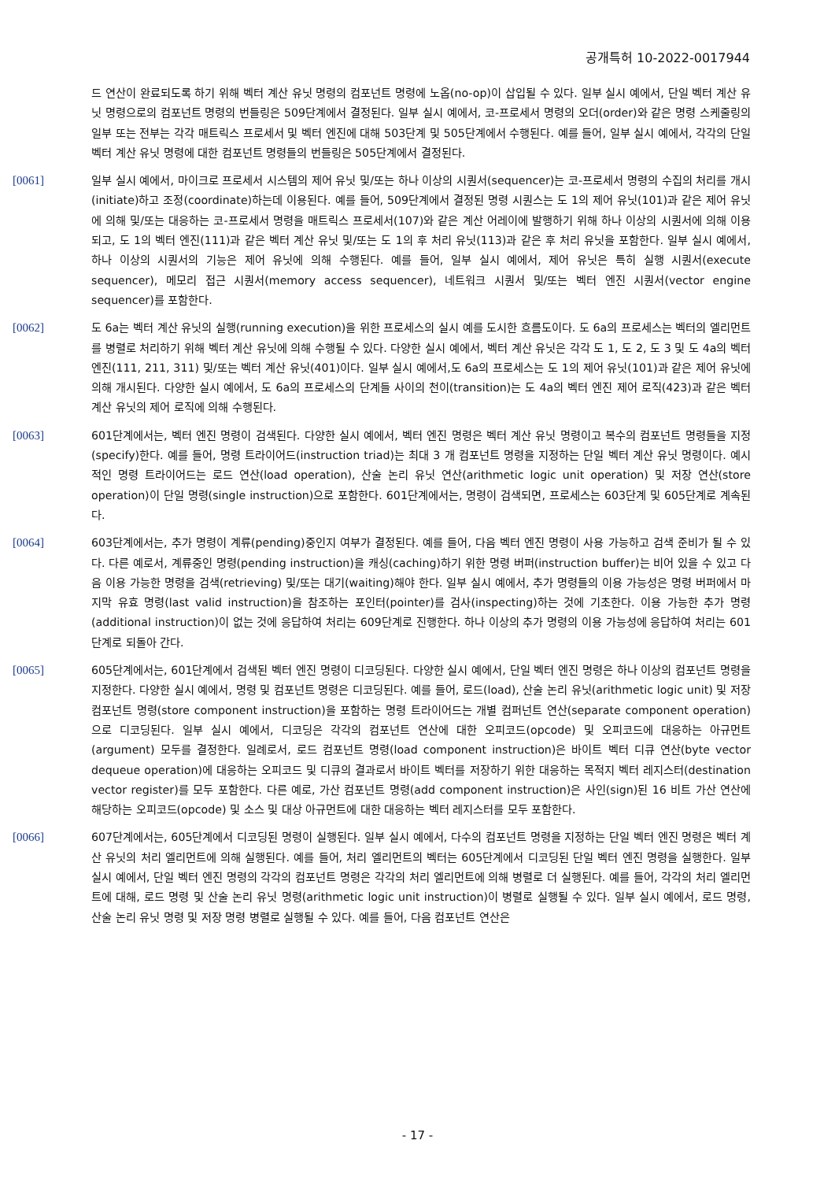공개특허 10-2022-0017944
드 연산이 완료되도록 하기 위해 벡터 계산 유닛 명령의 컴포넌트 명령에 노옵(no-op)이 삽입될 수 있다. 일부 실시 예에서, 단일 벡터 계산 유닛 명령으로의 컴포넌트 명령의 번들링은 509단계에서 결정된다. 일부 실시 예에서, 코-프로세서 명령의 오더(order)와 같은 명령 스케줄링의 일부 또는 전부는 각각 매트릭스 프로세서 및 벡터 엔진에 대해 503단계 및 505단계에서 수행된다. 예를 들어, 일부 실시 예에서, 각각의 단일 벡터 계산 유닛 명령에 대한 컴포넌트 명령들의 번들링은 505단계에서 결정된다.
[0061] 일부 실시 예에서, 마이크로 프로세서 시스템의 제어 유닛 및/또는 하나 이상의 시퀀서(sequencer)는 코-프로세서 명령의 수집의 처리를 개시(initiate)하고 조정(coordinate)하는데 이용된다. 예를 들어, 509단계에서 결정된 명령 시퀀스는 도 1의 제어 유닛(101)과 같은 제어 유닛에 의해 및/또는 대응하는 코-프로세서 명령을 매트릭스 프로세서(107)와 같은 계산 어레이에 발행하기 위해 하나 이상의 시퀀서에 의해 이용되고, 도 1의 벡터 엔진(111)과 같은 벡터 계산 유닛 및/또는 도 1의 후 처리 유닛(113)과 같은 후 처리 유닛을 포함한다. 일부 실시 예에서, 하나 이상의 시퀀서의 기능은 제어 유닛에 의해 수행된다. 예를 들어, 일부 실시 예에서, 제어 유닛은 특히 실행 시퀀서(execute sequencer), 메모리 접근 시퀀서(memory access sequencer), 네트워크 시퀀서 및/또는 벡터 엔진 시퀀서(vector engine sequencer)를 포함한다.
[0062] 도 6a는 벡터 계산 유닛의 실행(running execution)을 위한 프로세스의 실시 예를 도시한 흐름도이다. 도 6a의 프로세스는 벡터의 엘리먼트를 병렬로 처리하기 위해 벡터 계산 유닛에 의해 수행될 수 있다. 다양한 실시 예에서, 벡터 계산 유닛은 각각 도 1, 도 2, 도 3 및 도 4a의 벡터 엔진(111, 211, 311) 및/또는 벡터 계산 유닛(401)이다. 일부 실시 예에서,도 6a의 프로세스는 도 1의 제어 유닛(101)과 같은 제어 유닛에 의해 개시된다. 다양한 실시 예에서, 도 6a의 프로세스의 단계들 사이의 천이(transition)는 도 4a의 벡터 엔진 제어 로직(423)과 같은 벡터 계산 유닛의 제어 로직에 의해 수행된다.
[0063] 601단계에서는, 벡터 엔진 명령이 검색된다. 다양한 실시 예에서, 벡터 엔진 명령은 벡터 계산 유닛 명령이고 복수의 컴포넌트 명령들을 지정(specify)한다. 예를 들어, 명령 트라이어드(instruction triad)는 최대 3 개 컴포넌트 명령을 지정하는 단일 벡터 계산 유닛 명령이다. 예시적인 명령 트라이어드는 로드 연산(load operation), 산술 논리 유닛 연산(arithmetic logic unit operation) 및 저장 연산(store operation)이 단일 명령(single instruction)으로 포함한다. 601단계에서는, 명령이 검색되면, 프로세스는 603단계 및 605단계로 계속된다.
[0064] 603단계에서는, 추가 명령이 계류(pending)중인지 여부가 결정된다. 예를 들어, 다음 벡터 엔진 명령이 사용 가능하고 검색 준비가 될 수 있다. 다른 예로서, 계류중인 명령(pending instruction)을 캐싱(caching)하기 위한 명령 버퍼(instruction buffer)는 비어 있을 수 있고 다음 이용 가능한 명령을 검색(retrieving) 및/또는 대기(waiting)해야 한다. 일부 실시 예에서, 추가 명령들의 이용 가능성은 명령 버퍼에서 마지막 유효 명령(last valid instruction)을 참조하는 포인터(pointer)를 검사(inspecting)하는 것에 기초한다. 이용 가능한 추가 명령(additional instruction)이 없는 것에 응답하여 처리는 609단계로 진행한다. 하나 이상의 추가 명령의 이용 가능성에 응답하여 처리는 601단계로 되돌아 간다.
[0065] 605단계에서는, 601단계에서 검색된 벡터 엔진 명령이 디코딩된다. 다양한 실시 예에서, 단일 벡터 엔진 명령은 하나 이상의 컴포넌트 명령을 지정한다. 다양한 실시 예에서, 명령 및 컴포넌트 명령은 디코딩된다. 예를 들어, 로드(load), 산술 논리 유닛(arithmetic logic unit) 및 저장 컴포넌트 명령(store component instruction)을 포함하는 명령 트라이어드는 개별 컴퍼넌트 연산(separate component operation)으로 디코딩된다. 일부 실시 예에서, 디코딩은 각각의 컴포넌트 연산에 대한 오피코드(opcode) 및 오피코드에 대응하는 아규먼트(argument) 모두를 결정한다. 일례로서, 로드 컴포넌트 명령(load component instruction)은 바이트 벡터 디큐 연산(byte vector dequeue operation)에 대응하는 오피코드 및 디큐의 결과로서 바이트 벡터를 저장하기 위한 대응하는 목적지 벡터 레지스터(destination vector register)를 모두 포함한다. 다른 예로, 가산 컴포넌트 명령(add component instruction)은 사인(sign)된 16 비트 가산 연산에 해당하는 오피코드(opcode) 및 소스 및 대상 아규먼트에 대한 대응하는 벡터 레지스터를 모두 포함한다.
[0066] 607단계에서는, 605단계에서 디코딩된 명령이 실행된다. 일부 실시 예에서, 다수의 컴포넌트 명령을 지정하는 단일 벡터 엔진 명령은 벡터 계산 유닛의 처리 엘리먼트에 의해 실행된다. 예를 들어, 처리 엘리먼트의 벡터는 605단계에서 디코딩된 단일 벡터 엔진 명령을 실행한다. 일부 실시 예에서, 단일 벡터 엔진 명령의 각각의 컴포넌트 명령은 각각의 처리 엘리먼트에 의해 병렬로 더 실행된다. 예를 들어, 각각의 처리 엘리먼트에 대해, 로드 명령 및 산술 논리 유닛 명령(arithmetic logic unit instruction)이 병렬로 실행될 수 있다. 일부 실시 예에서, 로드 명령, 산술 논리 유닛 명령 및 저장 명령 병렬로 실행될 수 있다. 예를 들어, 다음 컴포넌트 연산은
- 17 -